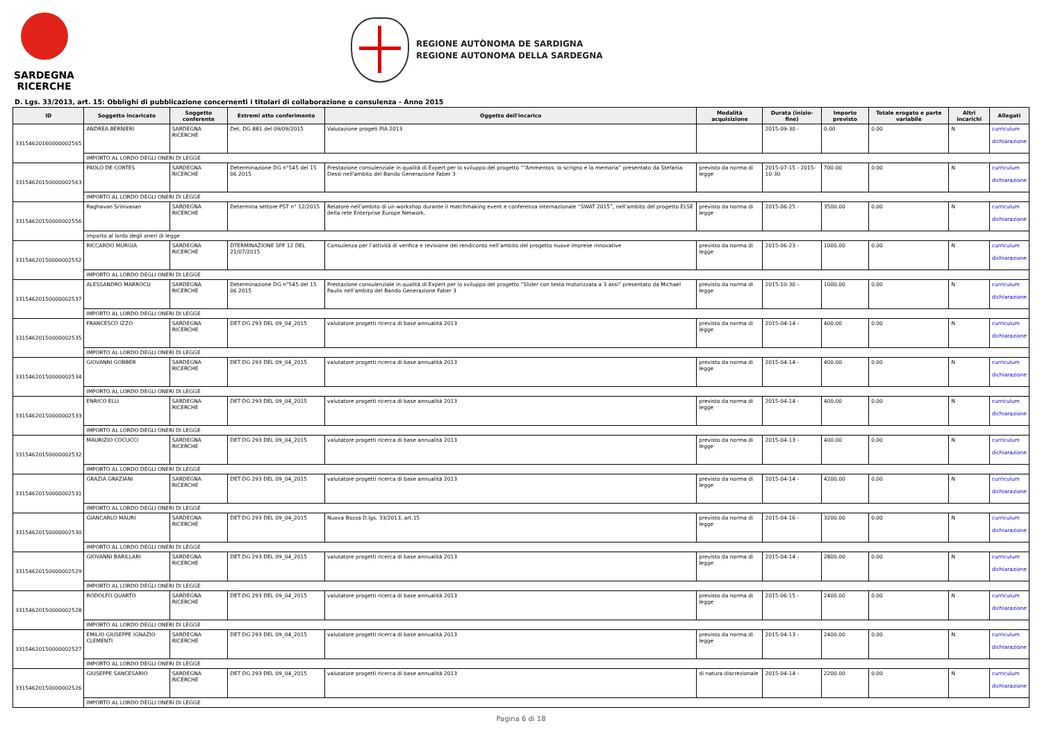SARDEGNA
RICERCHE
REGIONE AUTÒNOMA DE SARDIGNA
REGIONE AUTONOMA DELLA SARDEGNA
D. Lgs. 33/2013, art. 15: Obblighi di pubblicazione concernenti i titolari di collaborazione o consulenza - Anno 2015
| ID | Soggetto incaricato | Soggetto conferente | Estremi atto conferimento | Oggetto dell'incarico | Modalità acquisizione | Durata (inizio-fine) | Importo previsto | Totale erogato e parte variabile | Altri incarichi | Allegati |
| --- | --- | --- | --- | --- | --- | --- | --- | --- | --- | --- |
| 33154620160000002565 | ANDREA BERNIERI | SARDEGNA RICERCHE | Det. DG 881 del 09/09/2015 | Valutazione progeti PIA 2013 | | 2015-09-30 - | 0.00 | 0.00 | N | curriculum dichiarazione |
| | IMPORTO AL LORDO DEGLI ONERI DI LEGGE | | | | | | | | | |
| 33154620150000002563 | PAOLO DE CORTES | SARDEGNA RICERCHE | Determinazione DG n°545 del 15 06 2015 | Prestazione consulenziale in qualità di Expert per lo sviluppo del progetto ““Ammentos: lo scrigno e la memoria” presentato da Stefania Dessì nell'ambito del Bando Generazione Faber 3 | previsto da norma di legge | 2015-07-15 - 2015-10-30 | 700.00 | 0.00 | N | curriculum dichiarazione |
| | IMPORTO AL LORDO DEGLI ONERI DI LEGGE | | | | | | | | | |
| 33154620150000002556 | Raghavan Srinivasan | SARDEGNA RICERCHE | Determina settore PST n° 12/2015 | Relatore nell’ambito di un workshop durante il matchmaking event e conferenza internazionale “SWAT 2015”, nell’ambito del progetto ELSE della rete Enterprise Europe Network. | previsto da norma di legge | 2015-06-25 - | 3500.00 | 0.00 | N | curriculum dichiarazione |
| | importo al lordo degli oneri di legge | | | | | | | | | |
| 33154620150000002552 | RICCARDO MURGIA | SARDEGNA RICERCHE | DTERMINAZIONE SPF 12 DEL 21/07/2015 | Consulenza per l’attività di verifica e revisione dei rendiconto nell’ambito del progetto nuove imprese innovative | previsto da norma di legge | 2015-06-23 - | 1000.00 | 0.00 | N | curriculum dichiarazione |
| | IMPORTO AL LORDO DEGLI ONERI DI LEGGE | | | | | | | | | |
| 33154620150000002537 | ALESSANDRO MARROCU | SARDEGNA RICERCHE | Determinazione DG n°545 del 15 06 2015 | Prestazione consulenziale in qualità di Expert per lo sviluppo del progetto “Slider con testa motorizzata a 3 assi” presentato da Michael Paulis nell'ambito del Bando Generazione Faber 3 | previsto da norma di legge | 2015-10-30 - | 1000.00 | 0.00 | N | curriculum dichiarazione |
| | IMPORTO AL LORDO DEGLI ONERI DI LEGGE | | | | | | | | | |
| 33154620150000002535 | FRANCESCO IZZO | SARDEGNA RICERCHE | DET DG 293 DEL 09_04_2015 | valutatore progetti ricerca di base annualità 2013 | previsto da norma di legge | 2015-04-14 - | 400.00 | 0.00 | N | curriculum dichiarazione |
| | IMPORTO AL LORDO DEGLI ONERI DI LEGGE | | | | | | | | | |
| 33154620150000002534 | GIOVANNI GOBBER | SARDEGNA RICERCHE | DET DG 293 DEL 09_04_2015 | valutatore progetti ricerca di base annualità 2013 | previsto da norma di legge | 2015-04-14 - | 400.00 | 0.00 | N | curriculum dichiarazione |
| | IMPORTO AL LORDO DEGLI ONERI DI LEGGE | | | | | | | | | |
| 33154620150000002533 | ENRICO ELLI | SARDEGNA RICERCHE | DET DG 293 DEL 09_04_2015 | valutatore progetti ricerca di base annualità 2013 | previsto da norma di legge | 2015-04-14 - | 400.00 | 0.00 | N | curriculum dichiarazione |
| | IMPORTO AL LORDO DEGLI ONERI DI LEGGE | | | | | | | | | |
| 33154620150000002532 | MAURIZIO COCUCCI | SARDEGNA RICERCHE | DET DG 293 DEL 09_04_2015 | valutatore progetti ricerca di base annualità 2013 | previsto da norma di legge | 2015-04-13 - | 400.00 | 0.00 | N | curriculum dichiarazione |
| | IMPORTO AL LORDO DEGLI ONERI DI LEGGE | | | | | | | | | |
| 33154620150000002531 | GRAZIA GRAZIANI | SARDEGNA RICERCHE | DET DG 293 DEL 09_04_2015 | valutatore progetti ricerca di base annualità 2013 | previsto da norma di legge | 2015-04-14 - | 4200.00 | 0.00 | N | curriculum dichiarazione |
| | IMPORTO AL LORDO DEGLI ONERI DI LEGGE | | | | | | | | | |
| 33154620150000002530 | GIANCARLO MAURI | SARDEGNA RICERCHE | DET DG 293 DEL 09_04_2015 | Nuova Bozza D.lgs. 33/2013, art.15 | previsto da norma di legge | 2015-04-16 - | 3200.00 | 0.00 | N | curriculum dichiarazione |
| | IMPORTO AL LORDO DEGLI ONERI DI LEGGE | | | | | | | | | |
| 33154620150000002529 | GIOVANNI BARILLARI | SARDEGNA RICERCHE | DET DG 293 DEL 09_04_2015 | valutatore progetti ricerca di base annualità 2013 | previsto da norma di legge | 2015-04-14 - | 2800.00 | 0.00 | N | curriculum dichiarazione |
| | IMPORTO AL LORDO DEGLI ONERI DI LEGGE | | | | | | | | | |
| 33154620150000002528 | RODOLFO QUARTO | SARDEGNA RICERCHE | DET DG 293 DEL 09_04_2015 | valutatore progetti ricerca di base annualità 2013 | previsto da norma di legge | 2015-06-15 - | 2400.00 | 0.00 | N | curriculum dichiarazione |
| | IMPORTO AL LORDO DEGLI ONERI DI LEGGE | | | | | | | | | |
| 33154620150000002527 | EMILIO GIUSEPPE IGNAZIO CLEMENTI | SARDEGNA RICERCHE | DET DG 293 DEL 09_04_2015 | valutatore progetti ricerca di base annualità 2013 | previsto da norma di legge | 2015-04-13 - | 2400.00 | 0.00 | N | curriculum dichiarazione |
| | IMPORTO AL LORDO DEGLI ONERI DI LEGGE | | | | | | | | | |
| 33154620150000002526 | GIUSEPPE SANCESARIO | SARDEGNA RICERCHE | DET DG 293 DEL 09_04_2015 | valutatore progetti ricerca di base annualità 2013 | di natura discrezionale | 2015-04-14 - | 2200.00 | 0.00 | N | curriculum dichiarazione |
| | IMPORTO AL LORDO DEGLI ONERI DI LEGGE | | | | | | | | | |
Pagina 6 di 18